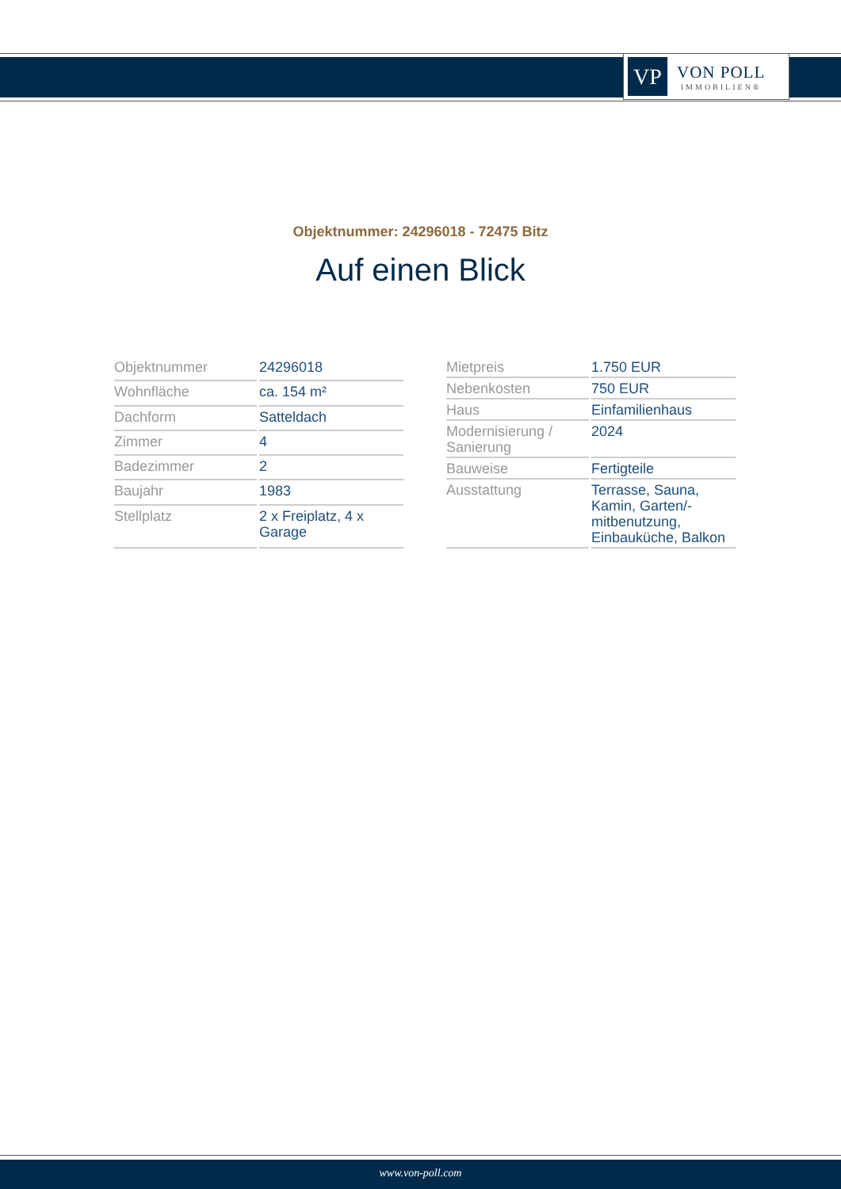VP
VON POLL
IMMOBILIEN®
Objektnummer: 24296018 - 72475 Bitz
Auf einen Blick
| Objektnummer | 24296018 |
| Wohnfläche | ca. 154 m² |
| Dachform | Satteldach |
| Zimmer | 4 |
| Badezimmer | 2 |
| Baujahr | 1983 |
| Stellplatz | 2 x Freiplatz, 4 x Garage |
| Mietpreis | 1.750 EUR |
| Nebenkosten | 750 EUR |
| Haus | Einfamilienhaus |
| Modernisierung / Sanierung | 2024 |
| Bauweise | Fertigteile |
| Ausstattung | Terrasse, Sauna, Kamin, Garten/-mitbenutzung, Einbauküche, Balkon |
www.von-poll.com